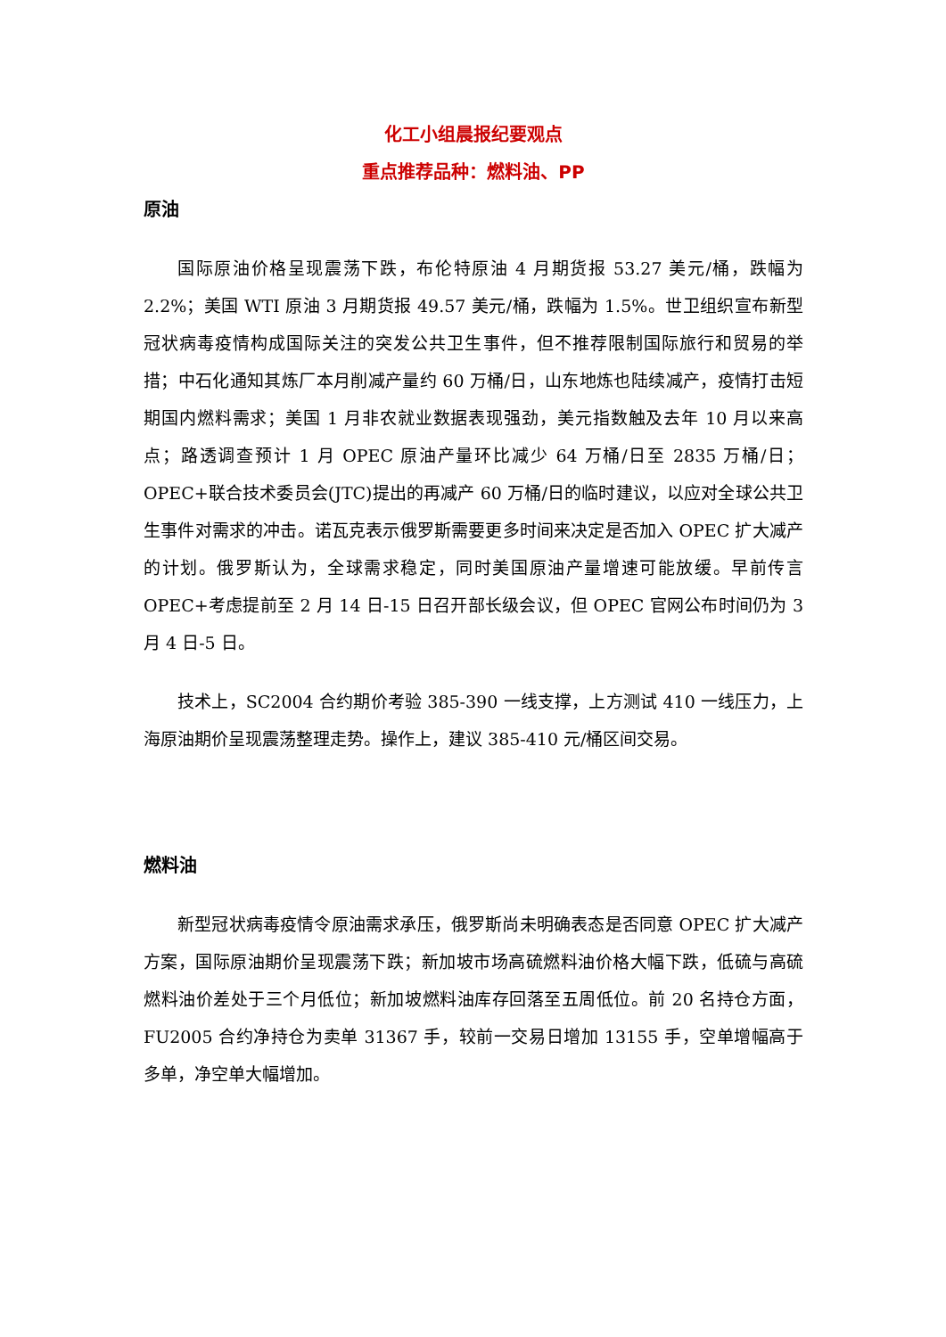化工小组晨报纪要观点
重点推荐品种：燃料油、PP
原油
国际原油价格呈现震荡下跌，布伦特原油 4 月期货报 53.27 美元/桶，跌幅为 2.2%；美国 WTI 原油 3 月期货报 49.57 美元/桶，跌幅为 1.5%。世卫组织宣布新型冠状病毒疫情构成国际关注的突发公共卫生事件，但不推荐限制国际旅行和贸易的举措；中石化通知其炼厂本月削减产量约 60 万桶/日，山东地炼也陆续减产，疫情打击短期国内燃料需求；美国 1 月非农就业数据表现强劲，美元指数触及去年 10 月以来高点；路透调查预计 1 月 OPEC 原油产量环比减少 64 万桶/日至 2835 万桶/日；OPEC+联合技术委员会(JTC)提出的再减产 60 万桶/日的临时建议，以应对全球公共卫生事件对需求的冲击。诺瓦克表示俄罗斯需要更多时间来决定是否加入 OPEC 扩大减产的计划。俄罗斯认为，全球需求稳定，同时美国原油产量增速可能放缓。早前传言 OPEC+考虑提前至 2 月 14 日-15 日召开部长级会议，但 OPEC 官网公布时间仍为 3 月 4 日-5 日。
技术上，SC2004 合约期价考验 385-390 一线支撑，上方测试 410 一线压力，上海原油期价呈现震荡整理走势。操作上，建议 385-410 元/桶区间交易。
燃料油
新型冠状病毒疫情令原油需求承压，俄罗斯尚未明确表态是否同意 OPEC 扩大减产方案，国际原油期价呈现震荡下跌；新加坡市场高硫燃料油价格大幅下跌，低硫与高硫燃料油价差处于三个月低位；新加坡燃料油库存回落至五周低位。前 20 名持仓方面，FU2005 合约净持仓为卖单 31367 手，较前一交易日增加 13155 手，空单增幅高于多单，净空单大幅增加。